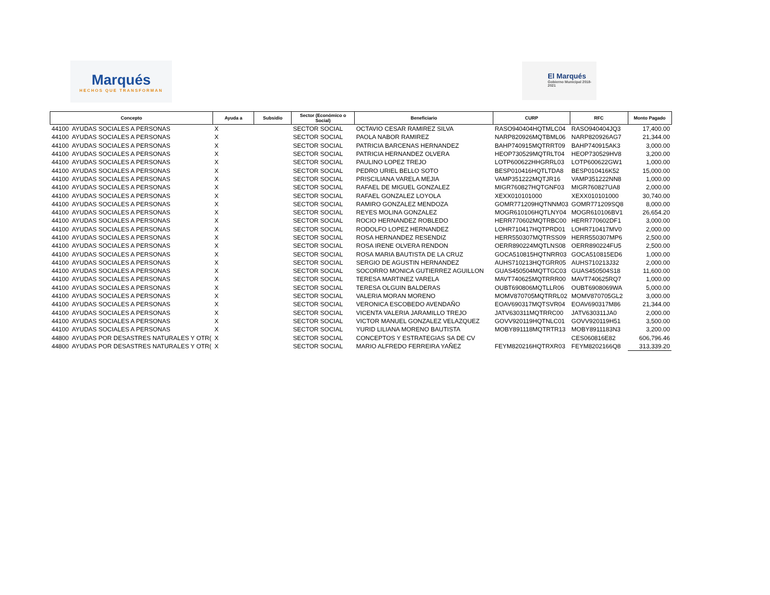Marqués
HECHOS QUE TRANSFORMAN
El Marqués
Gobierno Municipal 2018-2021
| Concepto | | Ayuda a | Subsidio | Sector (Económico o Social) | Beneficiario | CURP | RFC | Monto Pagado |
| --- | --- | --- | --- | --- | --- | --- | --- | --- |
| 44100 | AYUDAS SOCIALES A PERSONAS | X | | SECTOR SOCIAL | OCTAVIO CESAR RAMIREZ SILVA | RASO940404HQTMLC04 | RASO940404JQ3 | 17,400.00 |
| 44100 | AYUDAS SOCIALES A PERSONAS | X | | SECTOR SOCIAL | PAOLA NABOR RAMIREZ | NARP820926MQTBML06 | NARP820926AG7 | 21,344.00 |
| 44100 | AYUDAS SOCIALES A PERSONAS | X | | SECTOR SOCIAL | PATRICIA BARCENAS HERNANDEZ | BAHP740915MQTRRT09 | BAHP740915AK3 | 3,000.00 |
| 44100 | AYUDAS SOCIALES A PERSONAS | X | | SECTOR SOCIAL | PATRICIA HERNANDEZ OLVERA | HEOP730529MQTRLT04 | HEOP730529HV8 | 3,200.00 |
| 44100 | AYUDAS SOCIALES A PERSONAS | X | | SECTOR SOCIAL | PAULINO LOPEZ TREJO | LOTP600622HHGRRL03 | LOTP600622GW1 | 1,000.00 |
| 44100 | AYUDAS SOCIALES A PERSONAS | X | | SECTOR SOCIAL | PEDRO URIEL BELLO SOTO | BESP010416HQTLTDA8 | BESP010416K52 | 15,000.00 |
| 44100 | AYUDAS SOCIALES A PERSONAS | X | | SECTOR SOCIAL | PRISCILIANA VARELA MEJIA | VAMP351222MQTJR16 | VAMP351222NN8 | 1,000.00 |
| 44100 | AYUDAS SOCIALES A PERSONAS | X | | SECTOR SOCIAL | RAFAEL DE MIGUEL GONZALEZ | MIGR760827HQTGNF03 | MIGR760827UA8 | 2,000.00 |
| 44100 | AYUDAS SOCIALES A PERSONAS | X | | SECTOR SOCIAL | RAFAEL GONZALEZ LOYOLA | XEXX010101000 | XEXX010101000 | 30,740.00 |
| 44100 | AYUDAS SOCIALES A PERSONAS | X | | SECTOR SOCIAL | RAMIRO GONZALEZ MENDOZA | GOMR771209HQTNNM03 | GOMR771209SQ8 | 8,000.00 |
| 44100 | AYUDAS SOCIALES A PERSONAS | X | | SECTOR SOCIAL | REYES MOLINA GONZALEZ | MOGR610106HQTLNY04 | MOGR610106BV1 | 26,654.20 |
| 44100 | AYUDAS SOCIALES A PERSONAS | X | | SECTOR SOCIAL | ROCIO HERNANDEZ ROBLEDO | HERR770602MQTRBC00 | HERR770602DF1 | 3,000.00 |
| 44100 | AYUDAS SOCIALES A PERSONAS | X | | SECTOR SOCIAL | RODOLFO LOPEZ HERNANDEZ | LOHR710417HQTPRD01 | LOHR710417MV0 | 2,000.00 |
| 44100 | AYUDAS SOCIALES A PERSONAS | X | | SECTOR SOCIAL | ROSA HERNANDEZ RESENDIZ | HERR550307MQTRSS09 | HERR550307MP6 | 2,500.00 |
| 44100 | AYUDAS SOCIALES A PERSONAS | X | | SECTOR SOCIAL | ROSA IRENE OLVERA RENDON | OERR890224MQTLNS08 | OERR890224FU5 | 2,500.00 |
| 44100 | AYUDAS SOCIALES A PERSONAS | X | | SECTOR SOCIAL | ROSA MARIA BAUTISTA DE LA CRUZ | GOCA510815HQTNRR03 | GOCA510815ED6 | 1,000.00 |
| 44100 | AYUDAS SOCIALES A PERSONAS | X | | SECTOR SOCIAL | SERGIO DE AGUSTIN HERNANDEZ | AUHS710213HQTGRR05 | AUHS710213J32 | 2,000.00 |
| 44100 | AYUDAS SOCIALES A PERSONAS | X | | SECTOR SOCIAL | SOCORRO MONICA GUTIERREZ AGUILLON | GUAS450504MQTTGC03 | GUAS450504S18 | 11,600.00 |
| 44100 | AYUDAS SOCIALES A PERSONAS | X | | SECTOR SOCIAL | TERESA MARTINEZ VARELA | MAVT740625MQTRRR00 | MAVT740625RQ7 | 1,000.00 |
| 44100 | AYUDAS SOCIALES A PERSONAS | X | | SECTOR SOCIAL | TERESA OLGUIN BALDERAS | OUBT690806MQTLLR06 | OUBT6908069WA | 5,000.00 |
| 44100 | AYUDAS SOCIALES A PERSONAS | X | | SECTOR SOCIAL | VALERIA MORAN MORENO | MOMV870705MQTRRL02 | MOMV870705GL2 | 3,000.00 |
| 44100 | AYUDAS SOCIALES A PERSONAS | X | | SECTOR SOCIAL | VERONICA ESCOBEDO AVENDAÑO | EOAV690317MQTSVR04 | EOAV690317M86 | 21,344.00 |
| 44100 | AYUDAS SOCIALES A PERSONAS | X | | SECTOR SOCIAL | VICENTA VALERIA JARAMILLO TREJO | JATV630311MQTRRC00 | JATV630311JA0 | 2,000.00 |
| 44100 | AYUDAS SOCIALES A PERSONAS | X | | SECTOR SOCIAL | VICTOR MANUEL GONZALEZ VELAZQUEZ | GOVV920119HQTNLC01 | GOVV920119H51 | 3,500.00 |
| 44100 | AYUDAS SOCIALES A PERSONAS | X | | SECTOR SOCIAL | YURID LILIANA MORENO BAUTISTA | MOBY891118MQTRTR13 | MOBY8911183N3 | 3,200.00 |
| 44800 | AYUDAS POR DESASTRES NATURALES Y OTR( | X | | SECTOR SOCIAL | CONCEPTOS Y ESTRATEGIAS SA DE CV | | CES060816E82 | 606,796.46 |
| 44800 | AYUDAS POR DESASTRES NATURALES Y OTR( | X | | SECTOR SOCIAL | MARIO ALFREDO FERREIRA YAÑEZ | FEYM820216HQTRXR03 | FEYM8202166Q8 | 313,339.20 |